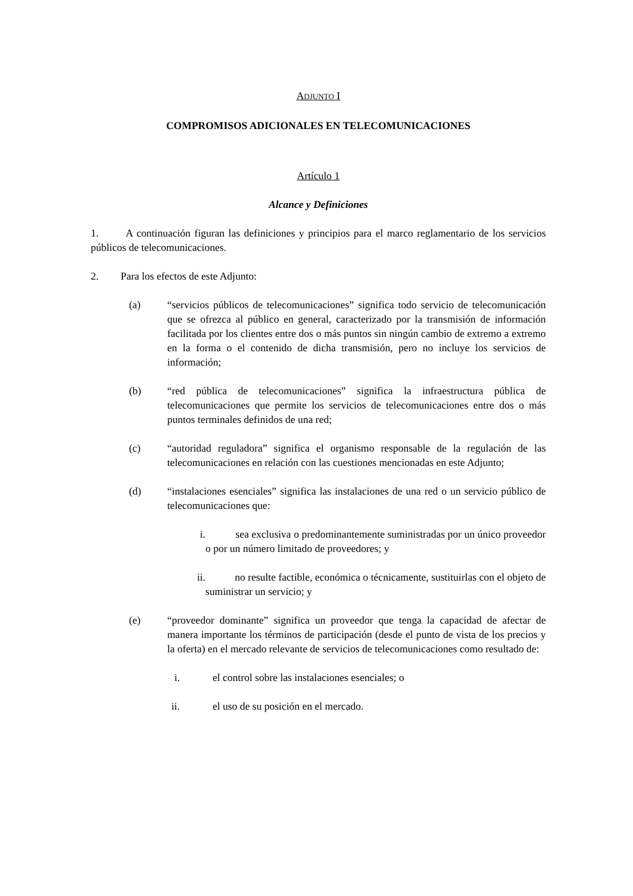ADJUNTO I
COMPROMISOS ADICIONALES EN TELECOMUNICACIONES
Artículo 1
Alcance y Definiciones
1. A continuación figuran las definiciones y principios para el marco reglamentario de los servicios públicos de telecomunicaciones.
2. Para los efectos de este Adjunto:
(a) “servicios públicos de telecomunicaciones” significa todo servicio de telecomunicación que se ofrezca al público en general, caracterizado por la transmisión de información facilitada por los clientes entre dos o más puntos sin ningún cambio de extremo a extremo en la forma o el contenido de dicha transmisión, pero no incluye los servicios de información;
(b) “red pública de telecomunicaciones” significa la infraestructura pública de telecomunicaciones que permite los servicios de telecomunicaciones entre dos o más puntos terminales definidos de una red;
(c) “autoridad reguladora” significa el organismo responsable de la regulación de las telecomunicaciones en relación con las cuestiones mencionadas en este Adjunto;
(d) “instalaciones esenciales” significa las instalaciones de una red o un servicio público de telecomunicaciones que:
i. sea exclusiva o predominantemente suministradas por un único proveedor o por un número limitado de proveedores; y
ii. no resulte factible, económica o técnicamente, sustituirlas con el objeto de suministrar un servicio; y
(e) “proveedor dominante” significa un proveedor que tenga la capacidad de afectar de manera importante los términos de participación (desde el punto de vista de los precios y la oferta) en el mercado relevante de servicios de telecomunicaciones como resultado de:
i. el control sobre las instalaciones esenciales; o
ii. el uso de su posición en el mercado.